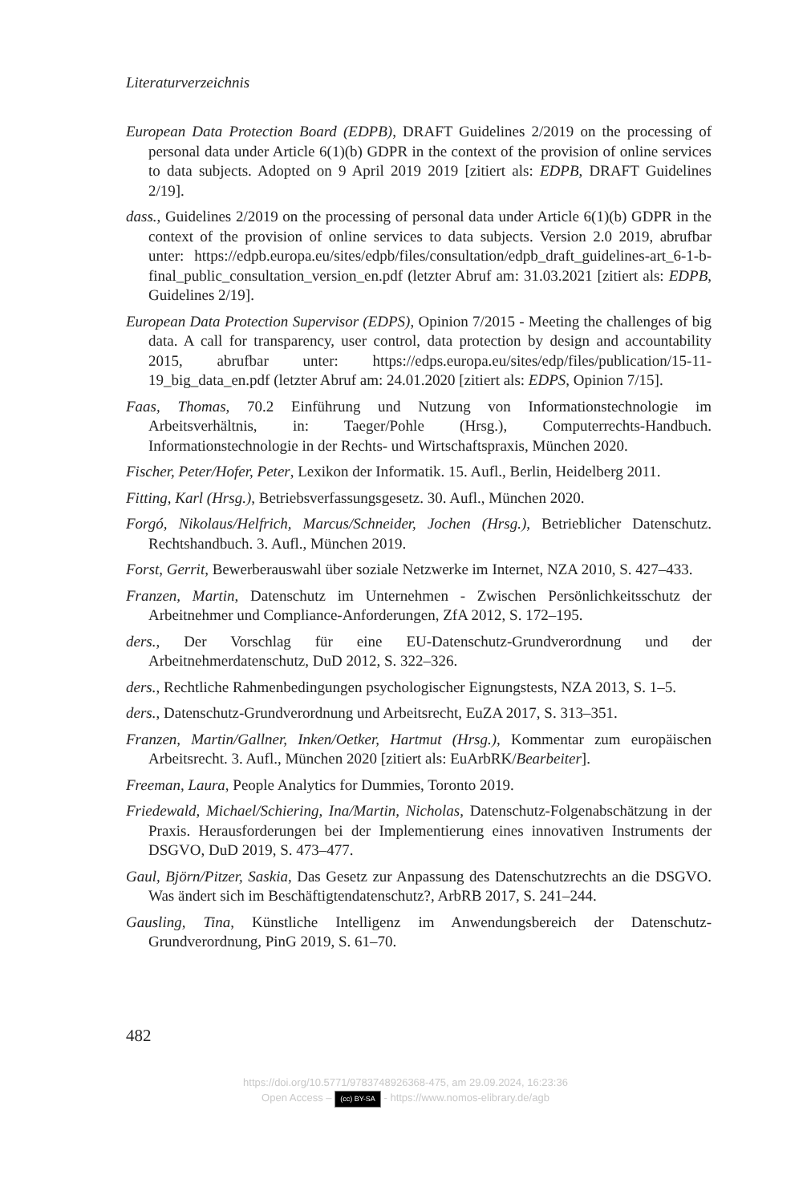Literaturverzeichnis
European Data Protection Board (EDPB), DRAFT Guidelines 2/2019 on the processing of personal data under Article 6(1)(b) GDPR in the context of the provision of online services to data subjects. Adopted on 9 April 2019 2019 [zitiert als: EDPB, DRAFT Guidelines 2/19].
dass., Guidelines 2/2019 on the processing of personal data under Article 6(1)(b) GDPR in the context of the provision of online services to data subjects. Version 2.0 2019, abrufbar unter: https://edpb.europa.eu/sites/edpb/files/consultation/edpb_draft_guidelines-art_6-1-b-final_public_consultation_version_en.pdf (letzter Abruf am: 31.03.2021 [zitiert als: EDPB, Guidelines 2/19].
European Data Protection Supervisor (EDPS), Opinion 7/2015 - Meeting the challenges of big data. A call for transparency, user control, data protection by design and accountability 2015, abrufbar unter: https://edps.europa.eu/sites/edp/files/publication/15-11-19_big_data_en.pdf (letzter Abruf am: 24.01.2020 [zitiert als: EDPS, Opinion 7/15].
Faas, Thomas, 70.2 Einführung und Nutzung von Informationstechnologie im Arbeitsverhältnis, in: Taeger/Pohle (Hrsg.), Computerrechts-Handbuch. Informationstechnologie in der Rechts- und Wirtschaftspraxis, München 2020.
Fischer, Peter/Hofer, Peter, Lexikon der Informatik. 15. Aufl., Berlin, Heidelberg 2011.
Fitting, Karl (Hrsg.), Betriebsverfassungsgesetz. 30. Aufl., München 2020.
Forgó, Nikolaus/Helfrich, Marcus/Schneider, Jochen (Hrsg.), Betrieblicher Datenschutz. Rechtshandbuch. 3. Aufl., München 2019.
Forst, Gerrit, Bewerberauswahl über soziale Netzwerke im Internet, NZA 2010, S. 427–433.
Franzen, Martin, Datenschutz im Unternehmen - Zwischen Persönlichkeitsschutz der Arbeitnehmer und Compliance-Anforderungen, ZfA 2012, S. 172–195.
ders., Der Vorschlag für eine EU-Datenschutz-Grundverordnung und der Arbeitnehmerdatenschutz, DuD 2012, S. 322–326.
ders., Rechtliche Rahmenbedingungen psychologischer Eignungstests, NZA 2013, S. 1–5.
ders., Datenschutz-Grundverordnung und Arbeitsrecht, EuZA 2017, S. 313–351.
Franzen, Martin/Gallner, Inken/Oetker, Hartmut (Hrsg.), Kommentar zum europäischen Arbeitsrecht. 3. Aufl., München 2020 [zitiert als: EuArbRK/Bearbeiter].
Freeman, Laura, People Analytics for Dummies, Toronto 2019.
Friedewald, Michael/Schiering, Ina/Martin, Nicholas, Datenschutz-Folgenabschätzung in der Praxis. Herausforderungen bei der Implementierung eines innovativen Instruments der DSGVO, DuD 2019, S. 473–477.
Gaul, Björn/Pitzer, Saskia, Das Gesetz zur Anpassung des Datenschutzrechts an die DSGVO. Was ändert sich im Beschäftigtendatenschutz?, ArbRB 2017, S. 241–244.
Gausling, Tina, Künstliche Intelligenz im Anwendungsbereich der Datenschutz-Grundverordnung, PinG 2019, S. 61–70.
482
https://doi.org/10.5771/9783748926368-475, am 29.09.2024, 16:23:36
Open Access – (cc) BY-SA - https://www.nomos-elibrary.de/agb